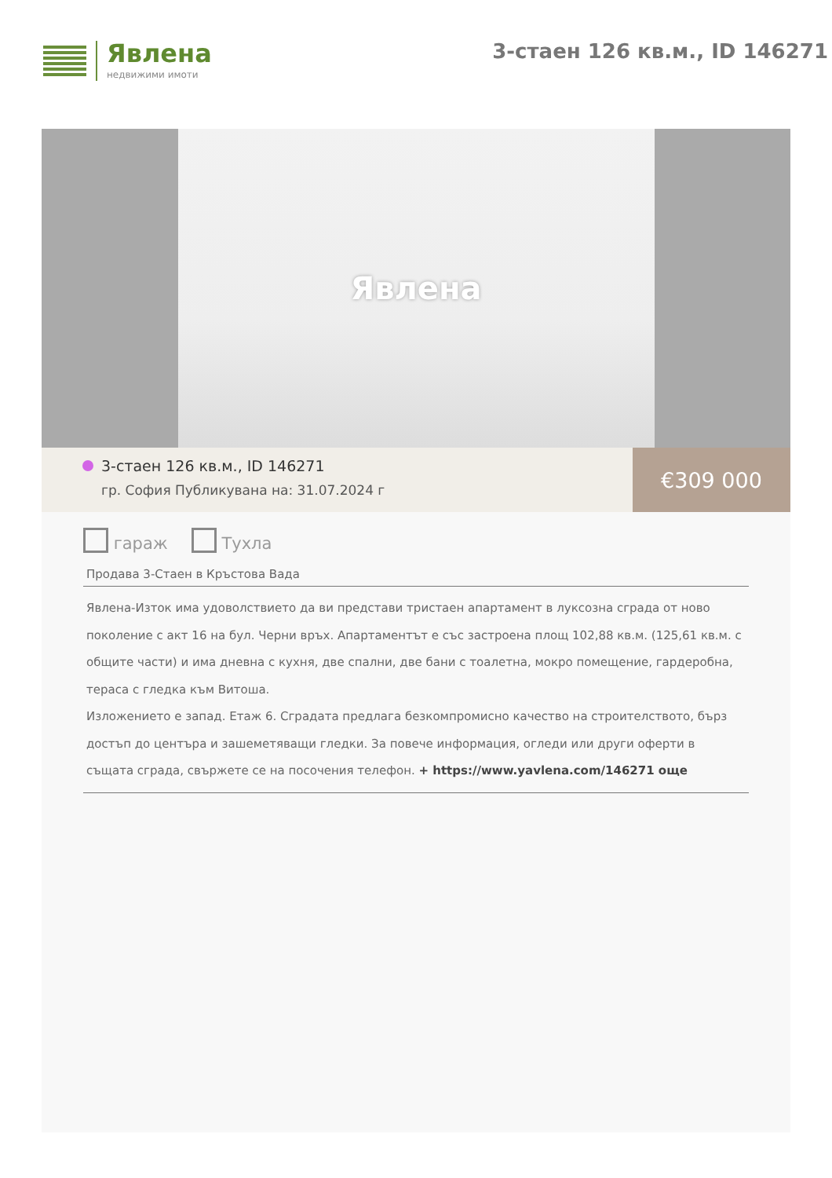Явлена
недвижими имоти
3-стаен 126 кв.м., ID 146271
Явлена
3-стаен 126 кв.м., ID 146271
гр. София Публикувана на: 31.07.2024 г
€309 000
гараж Тухла
Продава 3-Стаен в Кръстова Вада
Явлена-Изток има удоволствието да ви представи тристаен апартамент в луксозна сграда от ново поколение с акт 16 на бул. Черни връх. Апартаментът е със застроена площ 102,88 кв.м. (125,61 кв.м. с общите части) и има дневна с кухня, две спални, две бани с тоалетна, мокро помещение, гардеробна, тераса с гледка към Витоша.
Изложението е запад. Етаж 6. Сградата предлага безкомпромисно качество на строителството, бърз достъп до центъра и зашеметяващи гледки. За повече информация, огледи или други оферти в същата сграда, свържете се на посочения телефон. + https://www.yavlena.com/146271 още